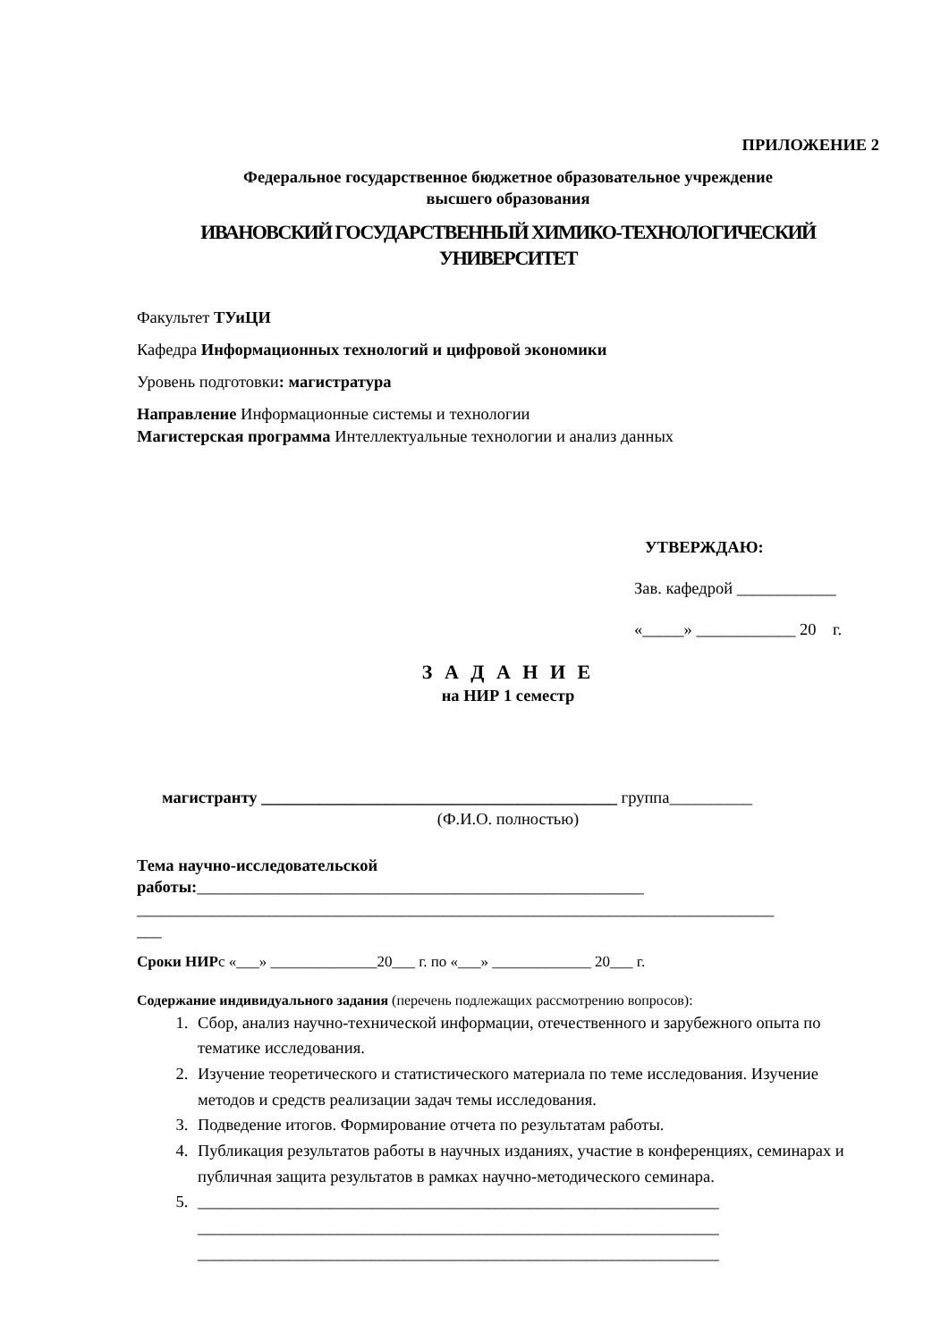ПРИЛОЖЕНИЕ 2
Федеральное государственное бюджетное образовательное учреждение
высшего образования
ИВАНОВСКИЙ ГОСУДАРСТВЕННЫЙ ХИМИКО-ТЕХНОЛОГИЧЕСКИЙ
УНИВЕРСИТЕТ
Факультет ТУиЦИ
Кафедра Информационных технологий и цифровой экономики
Уровень подготовки: магистратура
Направление Информационные системы и технологии
Магистерская программа Интеллектуальные технологии и анализ данных
УТВЕРЖДАЮ:
Зав. кафедрой ____________
«_____» ____________ 20 г.
З А Д А Н И Е
на НИР 1 семестр
магистранту ___________________________________________ группа__________
(Ф.И.О. полностью)
Тема научно-исследовательской работы:______________________________________________________
_____________________________________________________________________________
___
Сроки НИРс «___» ______________20___ г. по «___» _____________ 20___ г.
Содержание индивидуального задания (перечень подлежащих рассмотрению вопросов):
1. Сбор, анализ научно-технической информации, отечественного и зарубежного опыта по тематике исследования.
2. Изучение теоретического и статистического материала по теме исследования. Изучение методов и средств реализации задач темы исследования.
3. Подведение итогов. Формирование отчета по результатам работы.
4. Публикация результатов работы в научных изданиях, участие в конференциях, семинарах и публичная защита результатов в рамках научно-методического семинара.
5. _______________________________________________________________
_______________________________________________________________
_______________________________________________________________